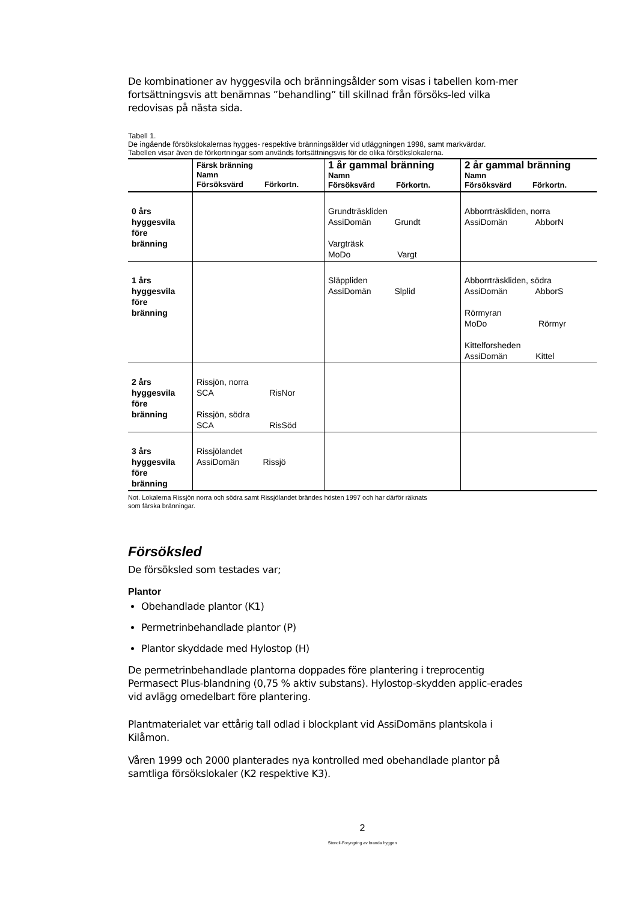De kombinationer av hyggesvila och bränningsålder som visas i tabellen kom-mer fortsättningsvis att benämnas ”behandling” till skillnad från försöks-led vilka redovisas på nästa sida.
Tabell 1.
De ingående försökslokalernas hygges- respektive bränningsålder vid utläggningen 1998, samt markvärdar.
Tabellen visar även de förkortningar som används fortsättningsvis för de olika försökslokalerna.
| | Färsk bränning Namn Försöksvärd Förkortn. | 1 år gammal bränning Namn Försöksvärd Förkortn. | 2 år gammal bränning Namn Försöksvärd Förkortn. |
| --- | --- | --- | --- |
| 0 års hyggesvila före bränning | | Grundträskliden AssiDomän Grundt Vargträsk MoDo Vargt | Abborrträskliden, norra AssiDomän AbborN |
| 1 års hyggesvila före bränning | | Släppliden AssiDomän Slplid | Abborrträskliden, södra AssiDomän AbborS Rörmyran MoDo Rörmyr Kittelforsheden AssiDomän Kittel |
| 2 års hyggesvila före bränning | Rissjön, norra SCA RisNor Rissjön, södra SCA RisSöd | | |
| 3 års hyggesvila före bränning | Rissjölandet AssiDomän Rissjö | | |
Not. Lokalerna Rissjön norra och södra samt Rissjölandet brändes hösten 1997 och har därför räknats
som färska bränningar.
Försöksled
De försöksled som testades var;
Plantor
Obehandlade plantor (K1)
Permetrinbehandlade plantor (P)
Plantor skyddade med Hylostop (H)
De permetrinbehandlade plantorna doppades före plantering i treprocentig Permasect Plus-blandning (0,75 % aktiv substans). Hylostop-skydden applic-erades vid avlägg omedelbart före plantering.
Plantmaterialet var ettårig tall odlad i blockplant vid AssiDomäns plantskola i Kilåmon.
Våren 1999 och 2000 planterades nya kontrolled med obehandlade plantor på samtliga försökslokaler (K2 respektive K3).
2
Stencil-Foryngring av branda hyggen